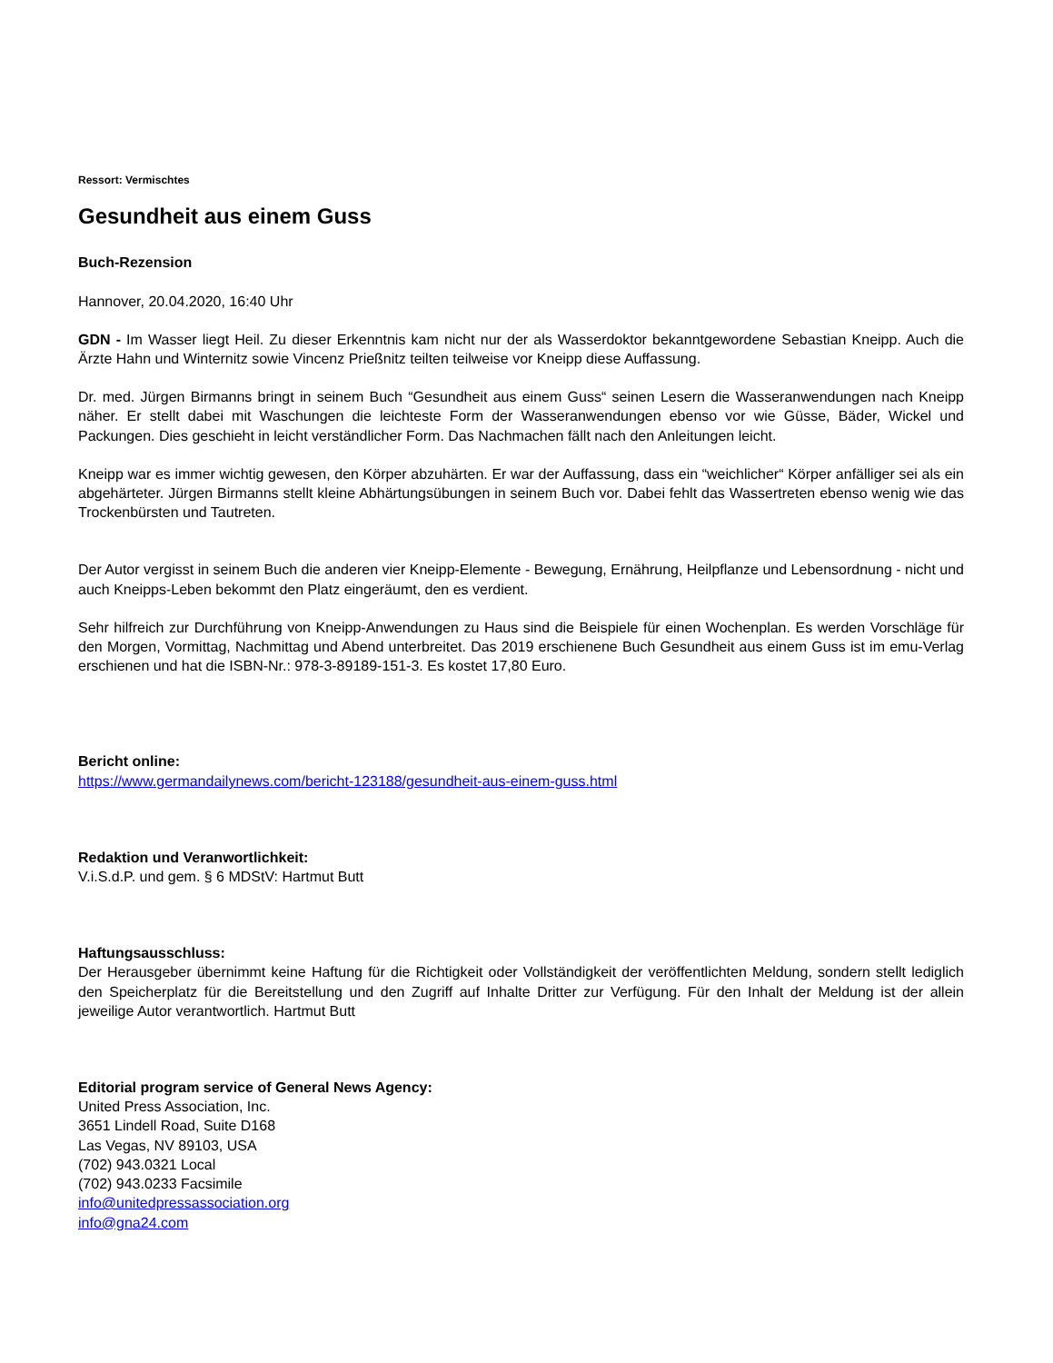Ressort: Vermischtes
Gesundheit aus einem Guss
Buch-Rezension
Hannover, 20.04.2020, 16:40 Uhr
GDN - Im Wasser liegt Heil. Zu dieser Erkenntnis kam nicht nur der als Wasserdoktor bekanntgewordene Sebastian Kneipp. Auch die Ärzte Hahn und Winternitz sowie Vincenz Prießnitz teilten teilweise vor Kneipp diese Auffassung.
Dr. med. Jürgen Birmanns bringt in seinem Buch “Gesundheit aus einem Guss“ seinen Lesern die Wasseranwendungen nach Kneipp näher. Er stellt dabei mit Waschungen die leichteste Form der Wasseranwendungen ebenso vor wie Güsse, Bäder, Wickel und Packungen. Dies geschieht in leicht verständlicher Form. Das Nachmachen fällt nach den Anleitungen leicht.
Kneipp war es immer wichtig gewesen, den Körper abzuhärten. Er war der Auffassung, dass ein “weichlicher“ Körper anfälliger sei als ein abgehärteter. Jürgen Birmanns stellt kleine Abhärtungsübungen in seinem Buch vor. Dabei fehlt das Wassertreten ebenso wenig wie das Trockenbürsten und Tautreten.
Der Autor vergisst in seinem Buch die anderen vier Kneipp-Elemente - Bewegung, Ernährung, Heilpflanze und Lebensordnung - nicht und auch Kneipps-Leben bekommt den Platz eingeräumt, den es verdient.
Sehr hilfreich zur Durchführung von Kneipp-Anwendungen zu Haus sind die Beispiele für einen Wochenplan. Es werden Vorschläge für den Morgen, Vormittag, Nachmittag und Abend unterbreitet. Das 2019 erschienene Buch Gesundheit aus einem Guss ist im emu-Verlag erschienen und hat die ISBN-Nr.: 978-3-89189-151-3. Es kostet 17,80 Euro.
Bericht online:
https://www.germandailynews.com/bericht-123188/gesundheit-aus-einem-guss.html
Redaktion und Veranwortlichkeit:
V.i.S.d.P. und gem. § 6 MDStV: Hartmut Butt
Haftungsausschluss:
Der Herausgeber übernimmt keine Haftung für die Richtigkeit oder Vollständigkeit der veröffentlichten Meldung, sondern stellt lediglich den Speicherplatz für die Bereitstellung und den Zugriff auf Inhalte Dritter zur Verfügung. Für den Inhalt der Meldung ist der allein jeweilige Autor verantwortlich. Hartmut Butt
Editorial program service of General News Agency:
United Press Association, Inc.
3651 Lindell Road, Suite D168
Las Vegas, NV 89103, USA
(702) 943.0321 Local
(702) 943.0233 Facsimile
info@unitedpressassociation.org
info@gna24.com